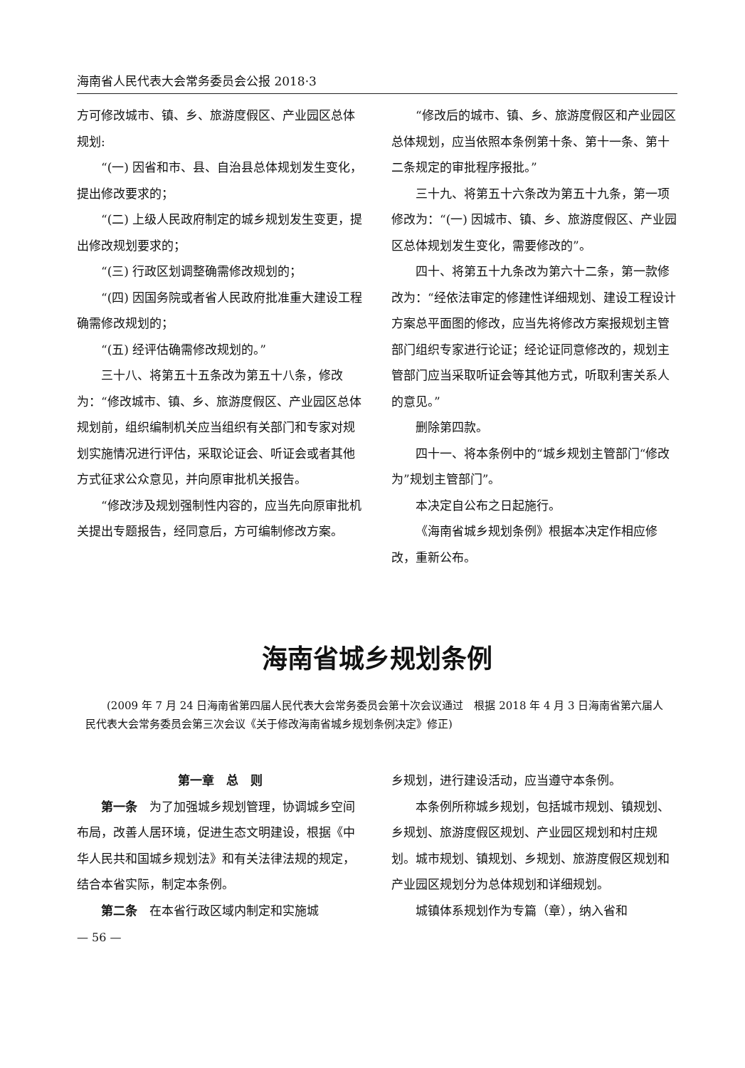海南省人民代表大会常务委员会公报 2018·3
方可修改城市、镇、乡、旅游度假区、产业园区总体规划:
“(一) 因省和市、县、自治县总体规划发生变化，提出修改要求的；
“(二) 上级人民政府制定的城乡规划发生变更，提出修改规划要求的；
“(三) 行政区划调整确需修改规划的；
“(四) 因国务院或者省人民政府批准重大建设工程确需修改规划的；
“(五) 经评估确需修改规划的。”
三十八、将第五十五条改为第五十八条，修改为：“修改城市、镇、乡、旅游度假区、产业园区总体规划前，组织编制机关应当组织有关部门和专家对规划实施情况进行评估，采取论证会、听证会或者其他方式征求公众意见，并向原审批机关报告。
“修改涉及规划强制性内容的，应当先向原审批机关提出专题报告，经同意后，方可编制修改方案。
“修改后的城市、镇、乡、旅游度假区和产业园区总体规划，应当依照本条例第十条、第十一条、第十二条规定的审批程序报批。”
三十九、将第五十六条改为第五十九条，第一项修改为：“(一) 因城市、镇、乡、旅游度假区、产业园区总体规划发生变化，需要修改的”。
四十、将第五十九条改为第六十二条，第一款修改为：“经依法审定的修建性详细规划、建设工程设计方案总平面图的修改，应当先将修改方案报规划主管部门组织专家进行论证；经论证同意修改的，规划主管部门应当采取听证会等其他方式，听取利害关系人的意见。”
删除第四款。
四十一、将本条例中的“城乡规划主管部门“修改为”规划主管部门”。
本决定自公布之日起施行。
《海南省城乡规划条例》根据本决定作相应修改，重新公布。
海南省城乡规划条例
(2009 年 7 月 24 日海南省第四届人民代表大会常务委员会第十次会议通过　根据 2018 年 4 月 3 日海南省第六届人民代表大会常务委员会第三次会议《关于修改海南省城乡规划条例决定》修正)
第一章　总　则
第一条　为了加强城乡规划管理，协调城乡空间布局，改善人居环境，促进生态文明建设，根据《中华人民共和国城乡规划法》和有关法律法规的规定，结合本省实际，制定本条例。
第二条　在本省行政区域内制定和实施城
— 56 —
乡规划，进行建设活动，应当遵守本条例。
本条例所称城乡规划，包括城市规划、镇规划、乡规划、旅游度假区规划、产业园区规划和村庄规划。城市规划、镇规划、乡规划、旅游度假区规划和产业园区规划分为总体规划和详细规划。
城镇体系规划作为专篇（章），纳入省和